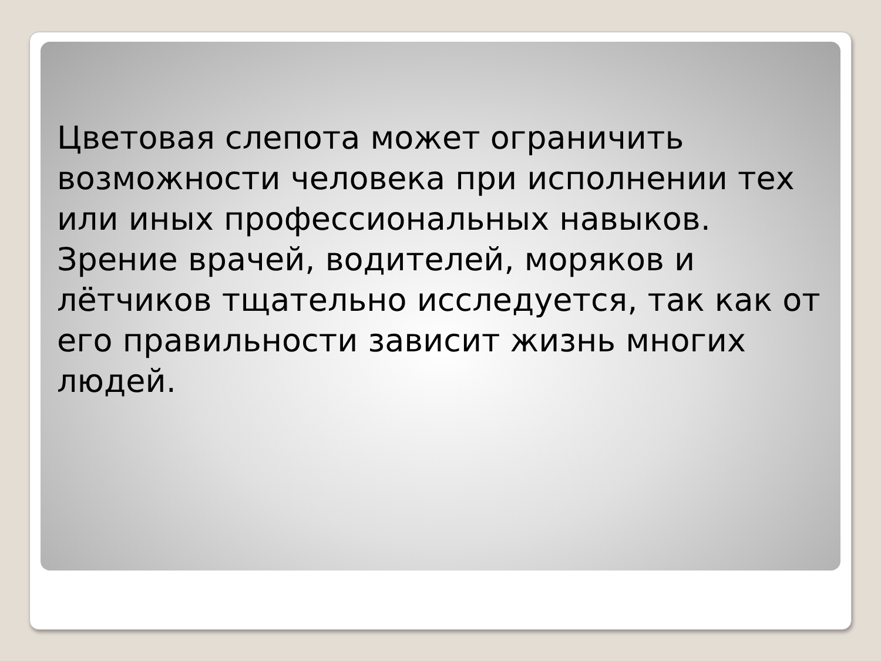Цветовая слепота может ограничить возможности человека при исполнении тех или иных профессиональных навыков. Зрение врачей, водителей, моряков и лётчиков тщательно исследуется, так как от его правильности зависит жизнь многих людей.